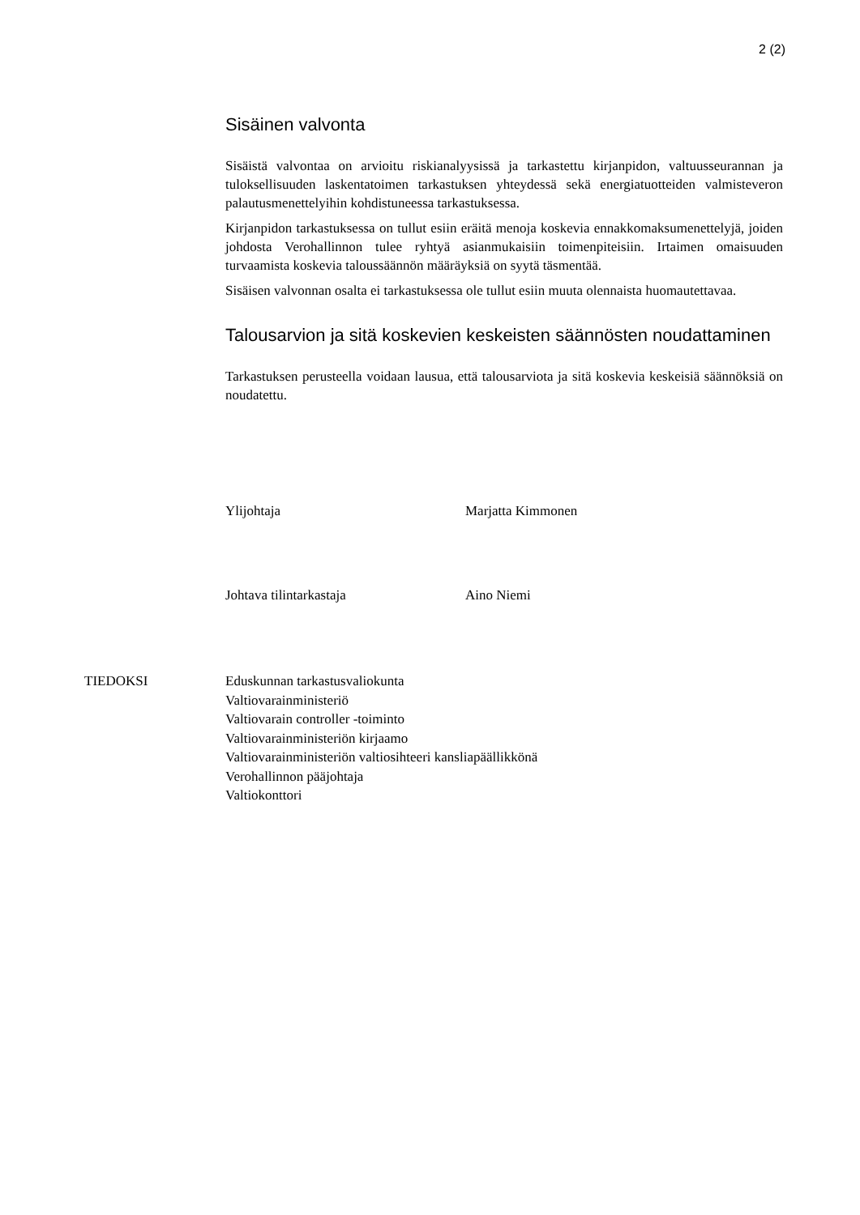2 (2)
Sisäinen valvonta
Sisäistä valvontaa on arvioitu riskianalyysissä ja tarkastettu kirjanpidon, valtuusseurannan ja tuloksellisuuden laskentatoimen tarkastuksen yhteydessä sekä energiatuotteiden valmisteveron palautusmenettelyihin kohdistuneessa tarkastuksessa.
Kirjanpidon tarkastuksessa on tullut esiin eräitä menoja koskevia ennakkomaksumenettelyjä, joiden johdosta Verohallinnon tulee ryhtyä asianmukaisiin toimenpiteisiin. Irtaimen omaisuuden turvaamista koskevia taloussäännön määräyksiä on syytä täsmentää.
Sisäisen valvonnan osalta ei tarkastuksessa ole tullut esiin muuta olennaista huomautettavaa.
Talousarvion ja sitä koskevien keskeisten säännösten noudattaminen
Tarkastuksen perusteella voidaan lausua, että talousarviota ja sitä koskevia keskeisiä säännöksiä on noudatettu.
Ylijohtaja Marjatta Kimmonen
Johtava tilintarkastaja Aino Niemi
TIEDOKSI Eduskunnan tarkastusvaliokunta
Valtiovarainministeriö
Valtiovarain controller -toiminto
Valtiovarainministeriön kirjaamo
Valtiovarainministeriön valtiosihteeri kansliapäällikkönä
Verohallinnon pääjohtaja
Valtiokonttori